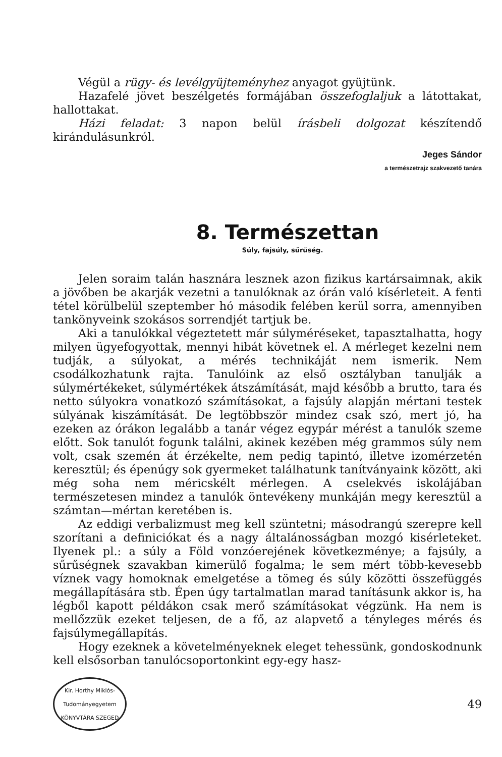Végül a rügy- és levélgyüjteményhez anyagot gyüjtünk.
Hazafelé jövet beszélgetés formájában összefoglaljuk a látottakat, hallottakat.
Házi feladat: 3 napon belül írásbeli dolgozat készítendő kirándulásunkról.
Jeges Sándor
a természetrajz szakvezető tanára
8. Természettan
Súly, fajsúly, sűrűség.
Jelen soraim talán hasznára lesznek azon fizikus kartársaimnak, akik a jövőben be akarják vezetni a tanulóknak az órán való kísérleteit. A fenti tétel körülbelül szeptember hó második felében kerül sorra, amennyiben tankönyveink szokásos sorrendjét tartjuk be.
Aki a tanulókkal végeztetett már súlyméréseket, tapasztalhatta, hogy milyen ügyefogyottak, mennyi hibát követnek el. A mérleget kezelni nem tudják, a súlyokat, a mérés technikáját nem ismerik. Nem csodálkozhatunk rajta. Tanulóink az első osztályban tanulják a súlymértékeket, súlymértékek átszámítását, majd később a brutto, tara és netto súlyokra vonatkozó számításokat, a fajsúly alapján mértani testek súlyának kiszámítását. De legtöbbször mindez csak szó, mert jó, ha ezeken az órákon legalább a tanár végez egypár mérést a tanulók szeme előtt. Sok tanulót fogunk találni, akinek kezében még grammos súly nem volt, csak szemén át érzékelte, nem pedig tapintó, illetve izomérzetén keresztül; és épenúgy sok gyermeket találhatunk tanítványaink között, aki még soha nem méricskélt mérlegen. A cselekvés iskolájában természetesen mindez a tanulók öntevékeny munkáján megy keresztül a számtan—mértan keretében is.
Az eddigi verbalizmust meg kell szüntetni; másodrangú szerepre kell szorítani a definiciókat és a nagy általánosságban mozgó kisérleteket. Ilyenek pl.: a súly a Föld vonzóerejének következménye; a fajsúly, a sűrűségnek szavakban kimerülő fogalma; le sem mért több-kevesebb víznek vagy homoknak emelgetése a tömeg és súly közötti összefüggés megállapítására stb. Épen úgy tartalmatlan marad tanításunk akkor is, ha légből kapott példákon csak merő számításokat végzünk. Ha nem is mellőzzük ezeket teljesen, de a fő, az alapvető a tényleges mérés és fajsúlymegállapítás.
Hogy ezeknek a követelményeknek eleget tehessünk, gondoskodnunk kell elsősorban tanulócsoportonkint egy-egy hasz-
Kir. Horthy Miklós-Tudományegyetem KÖNYVTÁRA SZEGED
49